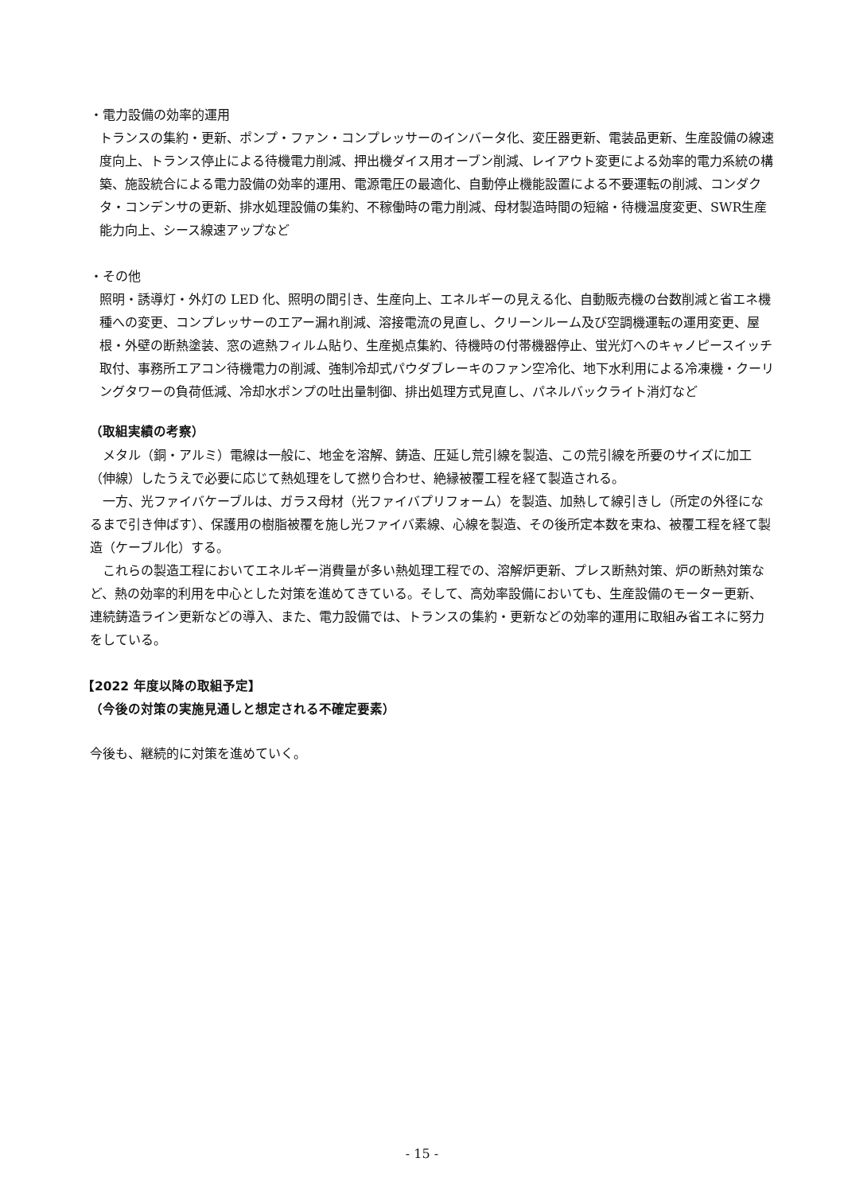・電力設備の効率的運用
トランスの集約・更新、ポンプ・ファン・コンプレッサーのインバータ化、変圧器更新、電装品更新、生産設備の線速度向上、トランス停止による待機電力削減、押出機ダイス用オーブン削減、レイアウト変更による効率的電力系統の構築、施設統合による電力設備の効率的運用、電源電圧の最適化、自動停止機能設置による不要運転の削減、コンダクタ・コンデンサの更新、排水処理設備の集約、不稼働時の電力削減、母材製造時間の短縮・待機温度変更、SWR生産能力向上、シース線速アップなど
・その他
照明・誘導灯・外灯の LED 化、照明の間引き、生産向上、エネルギーの見える化、自動販売機の台数削減と省エネ機種への変更、コンプレッサーのエアー漏れ削減、溶接電流の見直し、クリーンルーム及び空調機運転の運用変更、屋根・外壁の断熱塗装、窓の遮熱フィルム貼り、生産拠点集約、待機時の付帯機器停止、蛍光灯へのキャノピースイッチ取付、事務所エアコン待機電力の削減、強制冷却式パウダブレーキのファン空冷化、地下水利用による冷凍機・クーリングタワーの負荷低減、冷却水ポンプの吐出量制御、排出処理方式見直し、パネルバックライト消灯など
（取組実績の考察）
　メタル（銅・アルミ）電線は一般に、地金を溶解、鋳造、圧延し荒引線を製造、この荒引線を所要のサイズに加工（伸線）したうえで必要に応じて熱処理をして撚り合わせ、絶縁被覆工程を経て製造される。
　一方、光ファイバケーブルは、ガラス母材（光ファイバプリフォーム）を製造、加熱して線引きし（所定の外径になるまで引き伸ばす）、保護用の樹脂被覆を施し光ファイバ素線、心線を製造、その後所定本数を束ね、被覆工程を経て製造（ケーブル化）する。
　これらの製造工程においてエネルギー消費量が多い熱処理工程での、溶解炉更新、プレス断熱対策、炉の断熱対策など、熱の効率的利用を中心とした対策を進めてきている。そして、高効率設備においても、生産設備のモーター更新、連続鋳造ライン更新などの導入、また、電力設備では、トランスの集約・更新などの効率的運用に取組み省エネに努力をしている。
【2022 年度以降の取組予定】
（今後の対策の実施見通しと想定される不確定要素）
今後も、継続的に対策を進めていく。
- 15 -